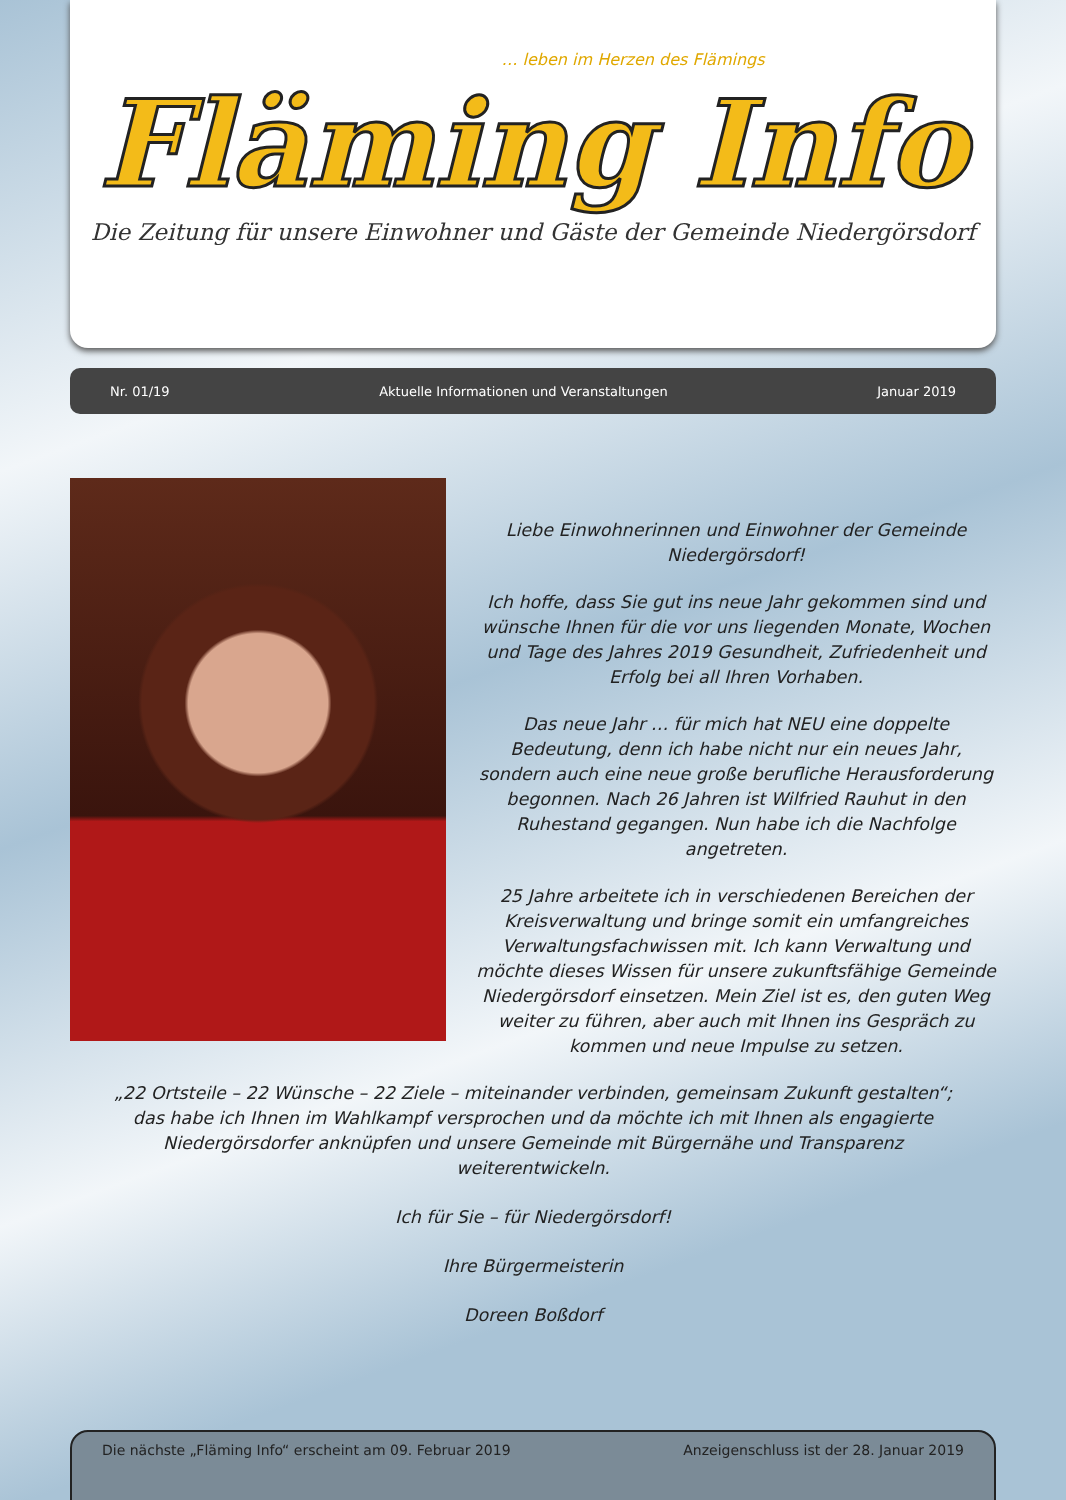… leben im Herzen des Flämings
Fläming Info
Die Zeitung für unsere Einwohner und Gäste der Gemeinde Niedergörsdorf
Nr. 01/19 Aktuelle Informationen und Veranstaltungen Januar 2019
Liebe Einwohnerinnen und Einwohner der Gemeinde Niedergörsdorf!
Ich hoffe, dass Sie gut ins neue Jahr gekommen sind und wünsche Ihnen für die vor uns liegenden Monate, Wochen und Tage des Jahres 2019 Gesundheit, Zufriedenheit und Erfolg bei all Ihren Vorhaben.
Das neue Jahr … für mich hat NEU eine doppelte Bedeutung, denn ich habe nicht nur ein neues Jahr, sondern auch eine neue große berufliche Herausforderung begonnen. Nach 26 Jahren ist Wilfried Rauhut in den Ruhestand gegangen. Nun habe ich die Nachfolge angetreten.
25 Jahre arbeitete ich in verschiedenen Bereichen der Kreisverwaltung und bringe somit ein umfangreiches Verwaltungsfachwissen mit. Ich kann Verwaltung und möchte dieses Wissen für unsere zukunftsfähige Gemeinde Niedergörsdorf einsetzen. Mein Ziel ist es, den guten Weg weiter zu führen, aber auch mit Ihnen ins Gespräch zu kommen und neue Impulse zu setzen.
„22 Ortsteile – 22 Wünsche – 22 Ziele – miteinander verbinden, gemeinsam Zukunft gestalten“; das habe ich Ihnen im Wahlkampf versprochen und da möchte ich mit Ihnen als engagierte Niedergörsdorfer anknüpfen und unsere Gemeinde mit Bürgernähe und Transparenz weiterentwickeln.
Ich für Sie – für Niedergörsdorf!
Ihre Bürgermeisterin
Doreen Boßdorf
Die nächste „Fläming Info“ erscheint am 09. Februar 2019 Anzeigenschluss ist der 28. Januar 2019